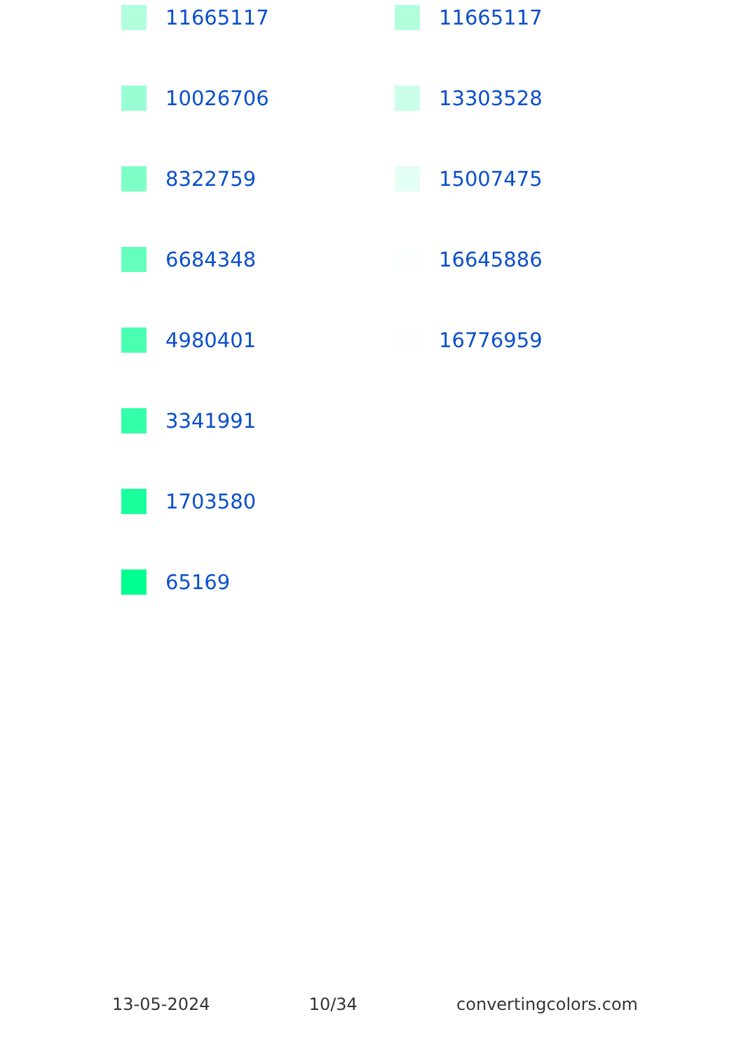11665117
10026706
8322759
6684348
4980401
3341991
1703580
65169
11665117
13303528
15007475
16645886
16776959
13-05-2024 10/34 convertingcolors.com